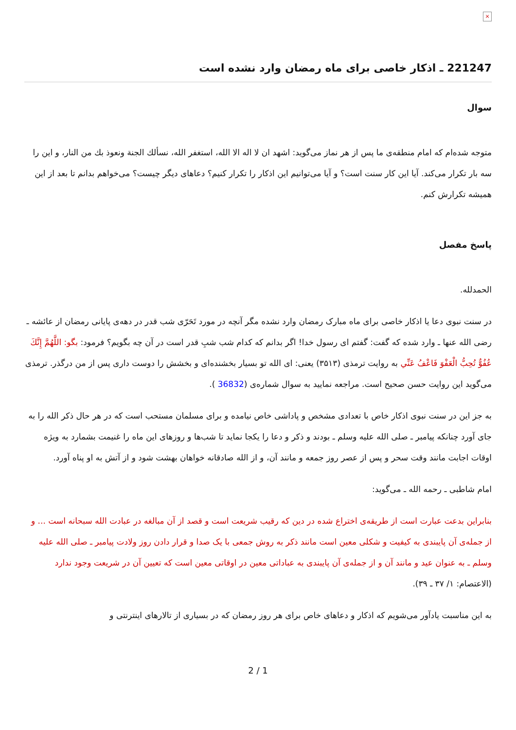×
221247 ـ اذکار خاصی برای ماه رمضان وارد نشده است
سوال
متوجه شده‌ام که امام منطقه‌ی ما پس از هر نماز می‌گوید: اشهد ان لا اله الا الله، استغفر الله، نسألك الجنة ونعوذ بك من النار، و این را سه بار تکرار می‌کند. آیا این کار سنت است؟ و آیا می‌توانیم این اذکار را تکرار کنیم؟ دعاهای دیگر چیست؟ می‌خواهم بدانم تا بعد از این همیشه تکرارش کنم.
پاسخ مفصل
الحمدلله.
در سنت نبوی دعا یا اذکار خاصی برای ماه مبارک رمضان وارد نشده مگر آنچه در مورد تَحَرّی شب قدر در دهه‌ی پایانی رمضان از عائشه ـ رضی الله عنها ـ وارد شده که گفت: گفتم ای رسول خدا! اگر بدانم که کدام شب شبِ قدر است در آن چه بگویم؟ فرمود: بگو: اللَّهُمَّ إِنَّكَ عُفُوٌّ تُحِبُّ الْعَفْوَ فَاعْفُ عَنِّي به روایت ترمذی (۳۵۱۳) یعنی: ای الله تو بسیار بخشنده‌ای و بخشش را دوست داری پس از من درگذر. ترمذی می‌گوید این روایت حسن صحیح است. مراجعه نمایید به سوال شماره‌ی (36832 ).
به جز این در سنت نبوی اذکار خاص با تعدادی مشخص و پاداشی خاص نیامده و برای مسلمان مستحب است که در هر حال ذکر الله را به جای آورد چنانکه پیامبر ـ صلی الله علیه وسلم ـ بودند و ذکر و دعا را یکجا نماید تا شب‌ها و روزهای این ماه را غنیمت بشمارد به ویژه اوقات اجابت مانند وقت سحر و پس از عصر روز جمعه و مانند آن، و از الله صادقانه خواهان بهشت شود و از آتش به او پناه آورد.
امام شاطبی ـ رحمه الله ـ می‌گوید:
بنابراین بدعت عبارت است از طریقه‌ی اختراع شده در دین که رقیب شریعت است و قصد از آن مبالغه در عبادت الله سبحانه است ... و از جمله‌ی آن پایبندی به کیفیت و شکلی معین است مانند ذکر به روش جمعی با یک صدا و قرار دادن روز ولادت پیامبر ـ صلی الله علیه وسلم ـ به عنوان عید و مانند آن و از جمله‌ی آن پایبندی به عباداتی معین در اوقاتی معین است که تعیین آن در شریعت وجود ندارد (الاعتصام: ۱/ ۳۷ ـ ۳۹).
به این مناسبت یادآور می‌شویم که اذکار و دعاهای خاص برای هر روز رمضان که در بسیاری از تالارهای اینترنتی و
2 / 1